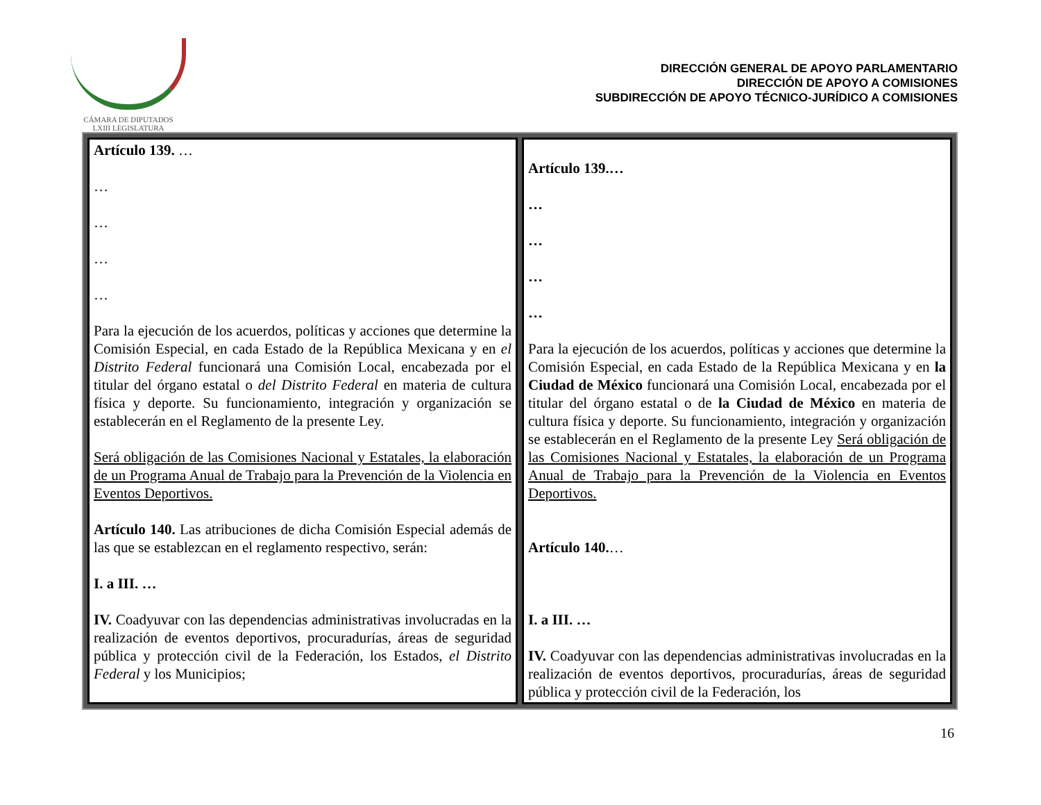CÁMARA DE DIPUTADOS
LXIII LEGISLATURA
DIRECCIÓN GENERAL DE APOYO PARLAMENTARIO
DIRECCIÓN DE APOYO A COMISIONES
SUBDIRECCIÓN DE APOYO TÉCNICO-JURÍDICO A COMISIONES
| Artículo 139. … … … … … Para la ejecución de los acuerdos, políticas y acciones que determine la Comisión Especial, en cada Estado de la República Mexicana y en el Distrito Federal funcionará una Comisión Local, encabezada por el titular del órgano estatal o del Distrito Federal en materia de cultura física y deporte. Su funcionamiento, integración y organización se establecerán en el Reglamento de la presente Ley. Será obligación de las Comisiones Nacional y Estatales, la elaboración de un Programa Anual de Trabajo para la Prevención de la Violencia en Eventos Deportivos. Artículo 140. Las atribuciones de dicha Comisión Especial además de las que se establezcan en el reglamento respectivo, serán: I. a III. … IV. Coadyuvar con las dependencias administrativas involucradas en la realización de eventos deportivos, procuradurías, áreas de seguridad pública y protección civil de la Federación, los Estados, el Distrito Federal y los Municipios; | Artículo 139.… … … … … Para la ejecución de los acuerdos, políticas y acciones que determine la Comisión Especial, en cada Estado de la República Mexicana y en la Ciudad de México funcionará una Comisión Local, encabezada por el titular del órgano estatal o de la Ciudad de México en materia de cultura física y deporte. Su funcionamiento, integración y organización se establecerán en el Reglamento de la presente Ley Será obligación de las Comisiones Nacional y Estatales, la elaboración de un Programa Anual de Trabajo para la Prevención de la Violencia en Eventos Deportivos. Artículo 140. … I. a III. … IV. Coadyuvar con las dependencias administrativas involucradas en la realización de eventos deportivos, procuradurías, áreas de seguridad pública y protección civil de la Federación, los |
16